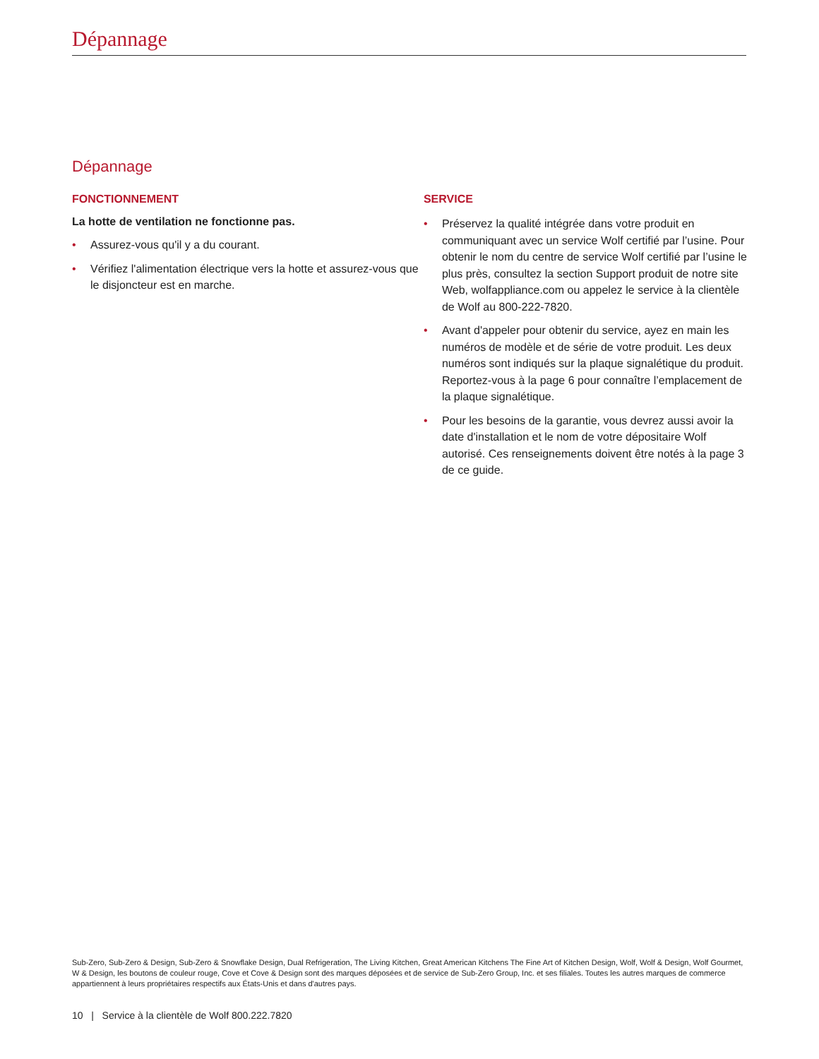Dépannage
Dépannage
FONCTIONNEMENT
La hotte de ventilation ne fonctionne pas.
• Assurez-vous qu'il y a du courant.
• Vérifiez l'alimentation électrique vers la hotte et assurez-vous que le disjoncteur est en marche.
SERVICE
• Préservez la qualité intégrée dans votre produit en communiquant avec un service Wolf certifié par l’usine. Pour obtenir le nom du centre de service Wolf certifié par l’usine le plus près, consultez la section Support produit de notre site Web, wolfappliance.com ou appelez le service à la clientèle de Wolf au 800-222-7820.
• Avant d'appeler pour obtenir du service, ayez en main les numéros de modèle et de série de votre produit. Les deux numéros sont indiqués sur la plaque signalétique du produit. Reportez-vous à la page 6 pour connaître l’emplacement de la plaque signalétique.
• Pour les besoins de la garantie, vous devrez aussi avoir la date d'installation et le nom de votre dépositaire Wolf autorisé. Ces renseignements doivent être notés à la page 3 de ce guide.
Sub-Zero, Sub-Zero & Design, Sub-Zero & Snowflake Design, Dual Refrigeration, The Living Kitchen, Great American Kitchens The Fine Art of Kitchen Design, Wolf, Wolf & Design, Wolf Gourmet, W & Design, les boutons de couleur rouge, Cove et Cove & Design sont des marques déposées et de service de Sub-Zero Group, Inc. et ses filiales. Toutes les autres marques de commerce appartiennent à leurs propriétaires respectifs aux États-Unis et dans d'autres pays.
10 | Service à la clientèle de Wolf 800.222.7820